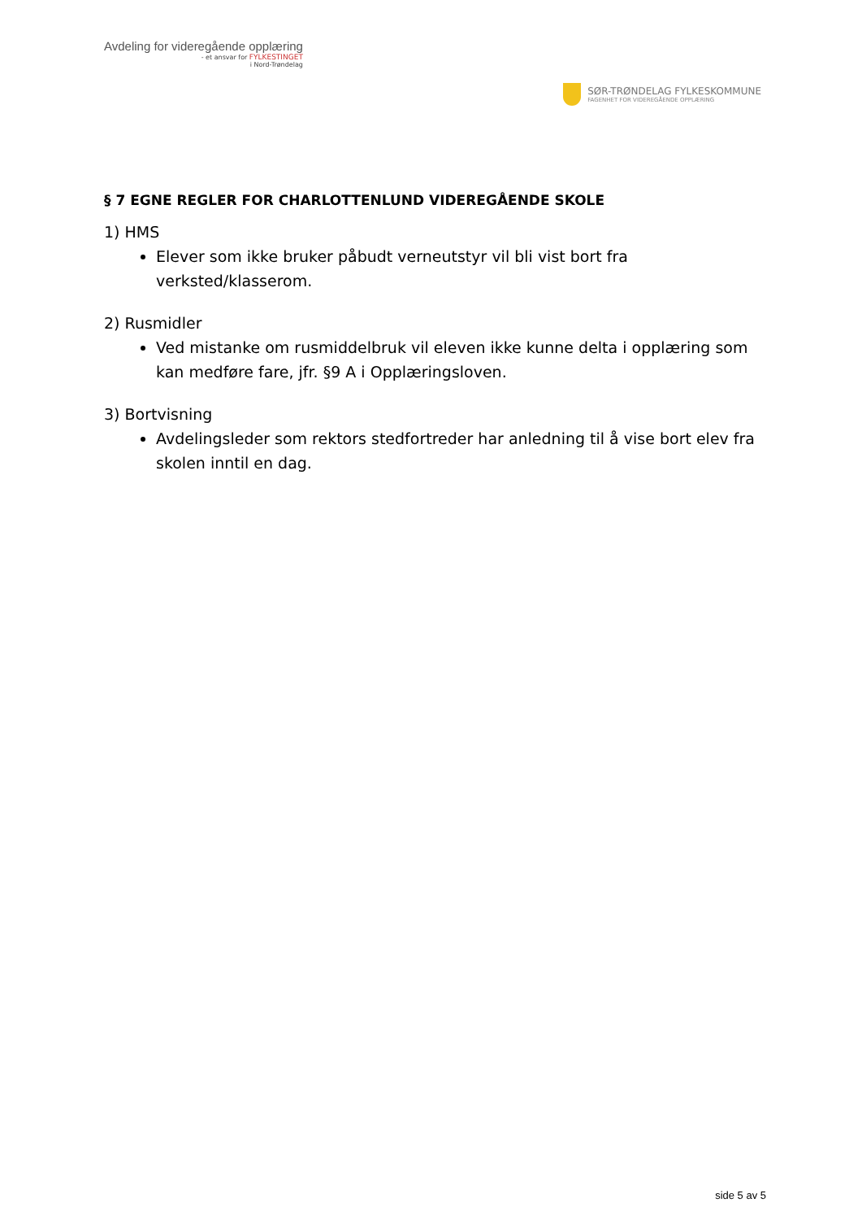Avdeling for videregående opplæring
- et ansvar for FYLKESTINGET
i Nord-Trøndelag
SØR-TRØNDELAG FYLKESKOMMUNE
FAGENHET FOR VIDEREGÅENDE OPPLÆRING
§ 7 EGNE REGLER FOR CHARLOTTENLUND VIDEREGÅENDE SKOLE
1) HMS
Elever som ikke bruker påbudt verneutstyr vil bli vist bort fra verksted/klasserom.
2) Rusmidler
Ved mistanke om rusmiddelbruk vil eleven ikke kunne delta i opplæring som kan medføre fare, jfr. §9 A i Opplæringsloven.
3) Bortvisning
Avdelingsleder som rektors stedfortreder har anledning til å vise bort elev fra skolen inntil en dag.
side 5 av 5